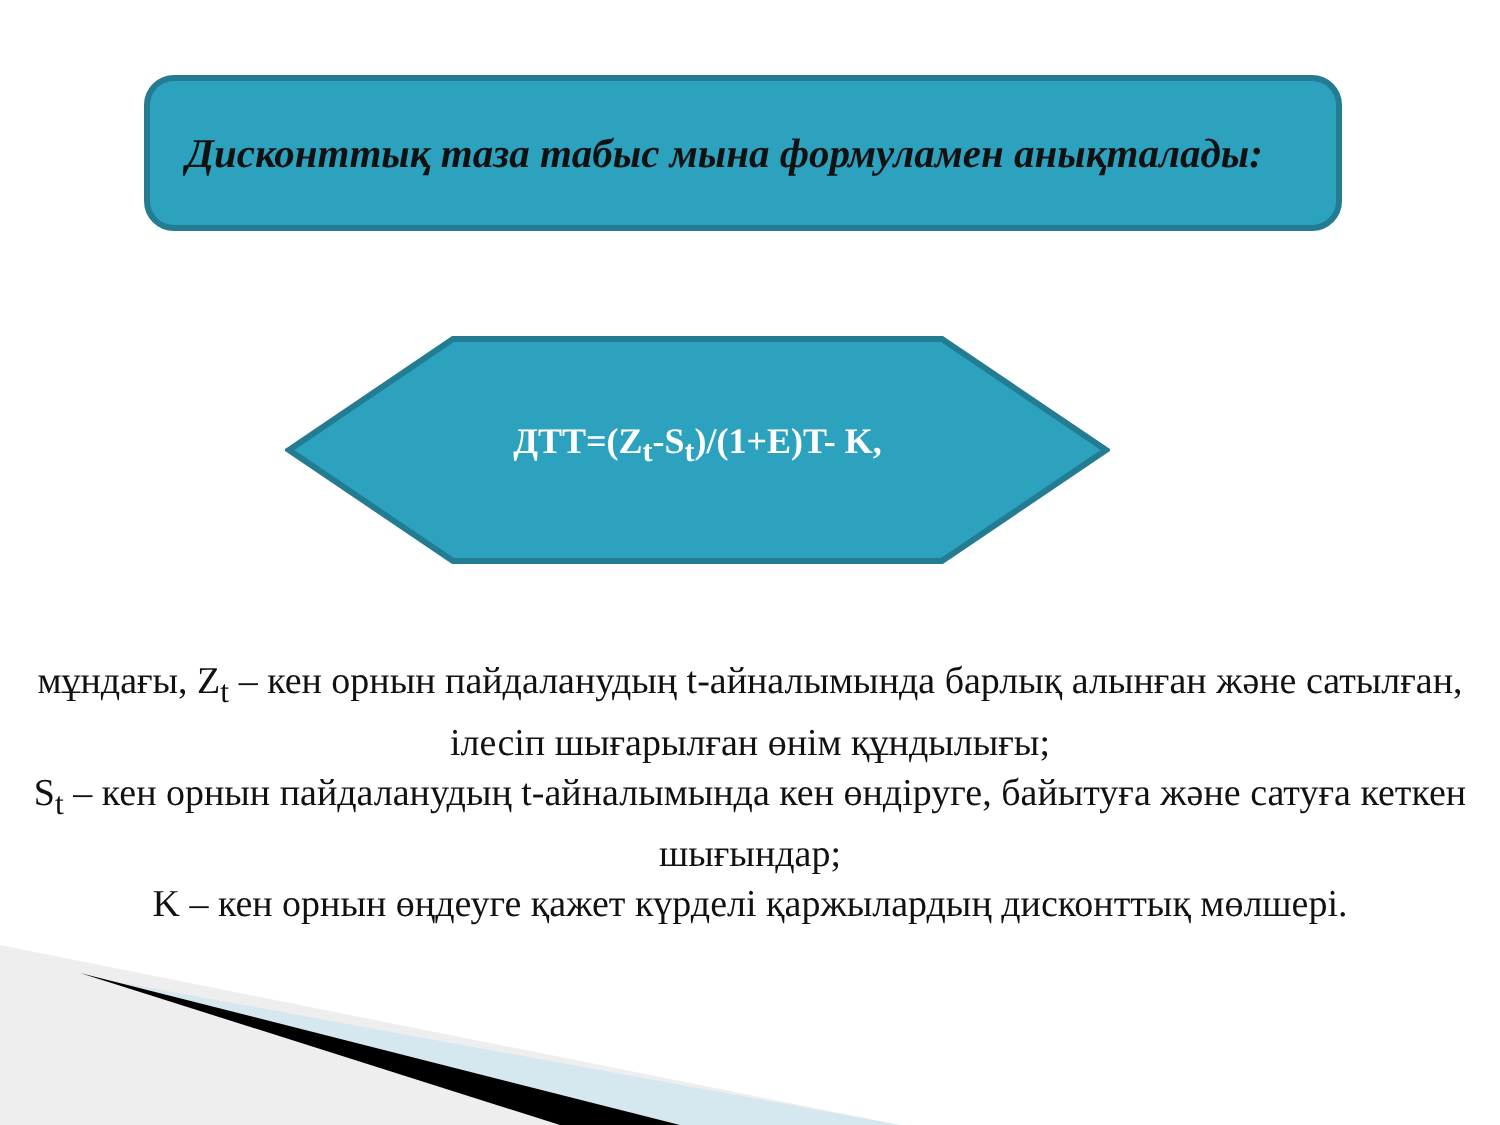Дисконттық таза табыс мына формуламен анықталады:
ДТТ=(Z<sub>t</sub>-S<sub>t</sub>)/(1+E)T- K,
мұндағы, Z<sub>t</sub> – кен орнын пайдаланудың t-айналымында барлық алынған және сатылған, ілесіп шығарылған өнім құндылығы;
S<sub>t</sub> – кен орнын пайдаланудың t-айналымында кен өндіруге, байытуға және сатуға кеткен шығындар;
K – кен орнын өңдеуге қажет күрделі қаржылардың дисконттық мөлшері.